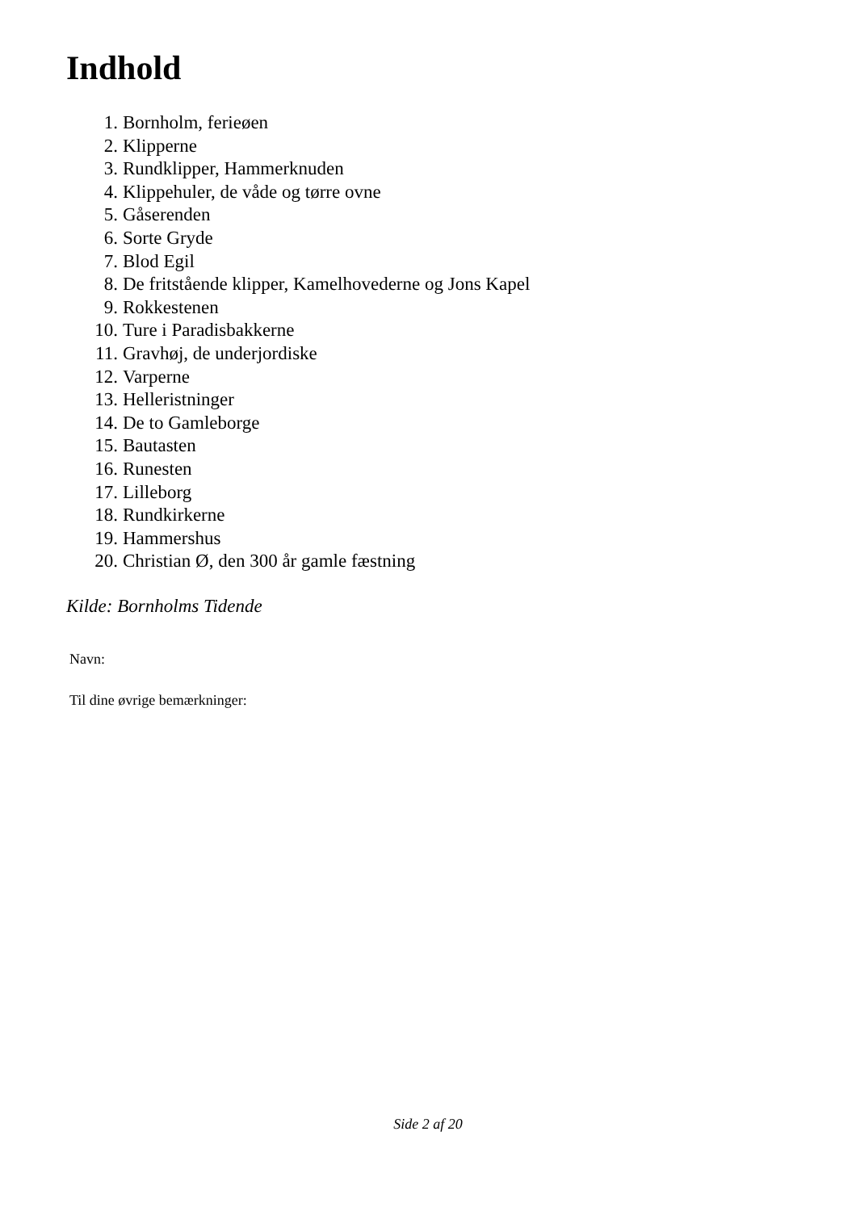Indhold
1. Bornholm, ferieøen
2. Klipperne
3. Rundklipper, Hammerknuden
4. Klippehuler, de våde og tørre ovne
5. Gåserenden
6. Sorte Gryde
7. Blod Egil
8. De fritstående klipper, Kamelhovederne og Jons Kapel
9. Rokkestenen
10. Ture i Paradisbakkerne
11. Gravhøj, de underjordiske
12. Varperne
13. Helleristninger
14. De to Gamleborge
15. Bautasten
16. Runesten
17. Lilleborg
18. Rundkirkerne
19. Hammershus
20. Christian Ø, den 300 år gamle fæstning
Kilde: Bornholms Tidende
Navn:
Til dine øvrige bemærkninger:
Side 2 af 20